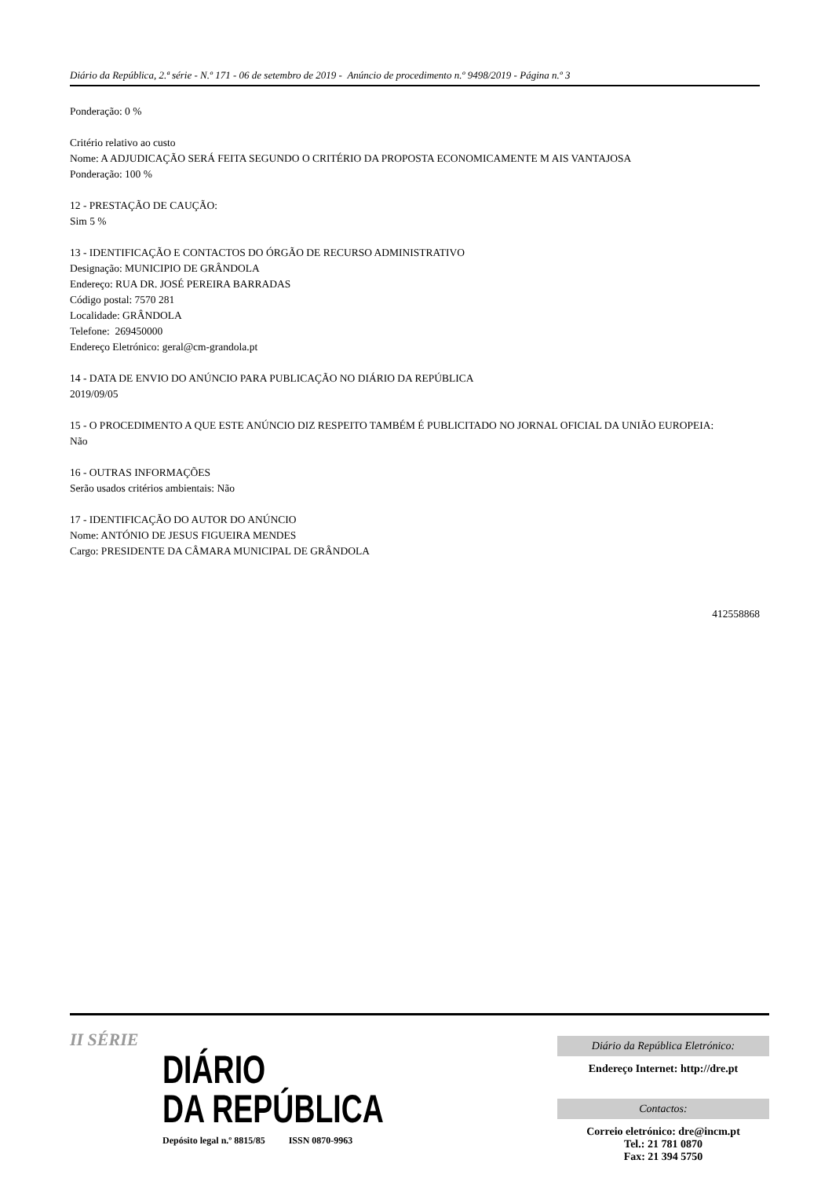Diário da República, 2.ª série - N.º 171 - 06 de setembro de 2019 - Anúncio de procedimento n.º 9498/2019 - Página n.º 3
Ponderação: 0 %
Critério relativo ao custo
Nome: A ADJUDICAÇÃO SERÁ FEITA SEGUNDO O CRITÉRIO DA PROPOSTA ECONOMICAMENTE M AIS VANTAJOSA
Ponderação: 100 %
12 - PRESTAÇÃO DE CAUÇÃO:
Sim 5 %
13 - IDENTIFICAÇÃO E CONTACTOS DO ÓRGÃO DE RECURSO ADMINISTRATIVO
Designação: MUNICIPIO DE GRÂNDOLA
Endereço: RUA DR. JOSÉ PEREIRA BARRADAS
Código postal: 7570 281
Localidade: GRÂNDOLA
Telefone: 269450000
Endereço Eletrónico: geral@cm-grandola.pt
14 - DATA DE ENVIO DO ANÚNCIO PARA PUBLICAÇÃO NO DIÁRIO DA REPÚBLICA
2019/09/05
15 - O PROCEDIMENTO A QUE ESTE ANÚNCIO DIZ RESPEITO TAMBÉM É PUBLICITADO NO JORNAL OFICIAL DA UNIÃO EUROPEIA:
Não
16 - OUTRAS INFORMAÇÕES
Serão usados critérios ambientais: Não
17 - IDENTIFICAÇÃO DO AUTOR DO ANÚNCIO
Nome: ANTÓNIO DE JESUS FIGUEIRA MENDES
Cargo: PRESIDENTE DA CÂMARA MUNICIPAL DE GRÂNDOLA
412558868
II SÉRIE
DIÁRIO
DA REPÚBLICA
Depósito legal n.º 8815/85 ISSN 0870-9963
Diário da República Eletrónico:
Endereço Internet: http://dre.pt
Contactos:
Correio eletrónico: dre@incm.pt
Tel.: 21 781 0870
Fax: 21 394 5750